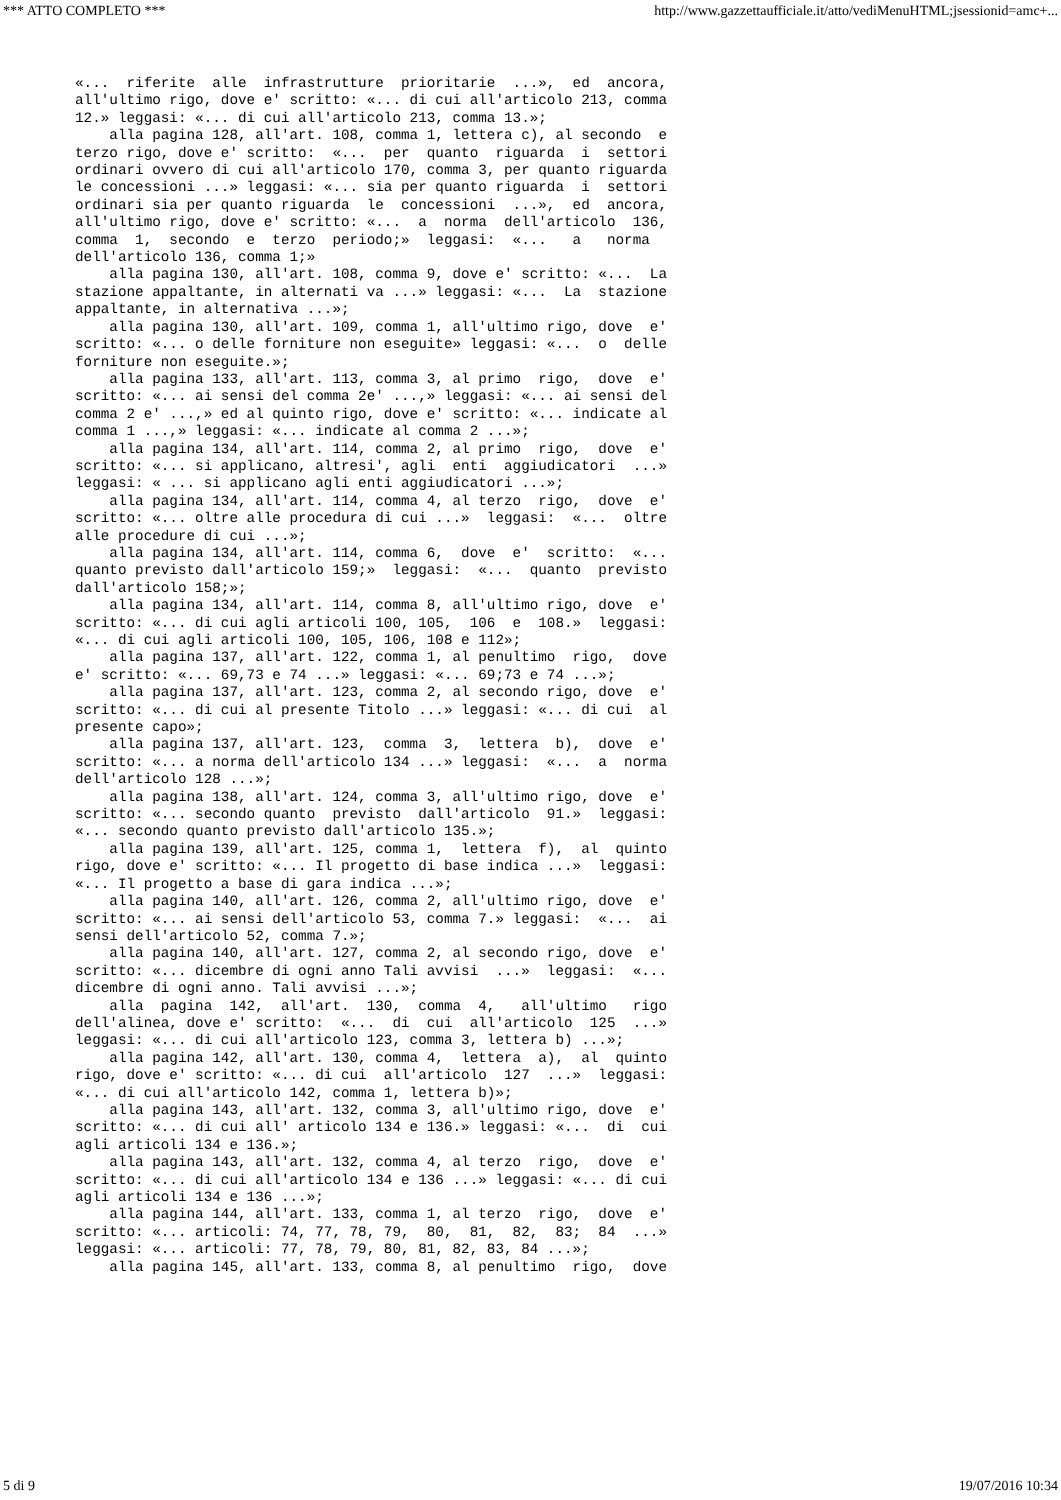*** ATTO COMPLETO *** http://www.gazzettaufficiale.it/atto/vediMenuHTML;jsessionid=amc+...
«...  riferite  alle  infrastrutture  prioritarie  ...»,  ed  ancora,
all'ultimo rigo, dove e' scritto: «... di cui all'articolo 213, comma
12.» leggasi: «... di cui all'articolo 213, comma 13.»;
    alla pagina 128, all'art. 108, comma 1, lettera c), al secondo  e
terzo rigo, dove e' scritto:  «...  per  quanto  riguarda  i  settori
ordinari ovvero di cui all'articolo 170, comma 3, per quanto riguarda
le concessioni ...» leggasi: «... sia per quanto riguarda  i  settori
ordinari sia per quanto riguarda  le  concessioni  ...»,  ed  ancora,
all'ultimo rigo, dove e' scritto: «...  a  norma  dell'articolo  136,
comma  1,  secondo  e  terzo  periodo;»  leggasi:  «...   a   norma
dell'articolo 136, comma 1;»
    alla pagina 130, all'art. 108, comma 9, dove e' scritto: «...  La
stazione appaltante, in alternati va ...» leggasi: «...  La  stazione
appaltante, in alternativa ...»;
    alla pagina 130, all'art. 109, comma 1, all'ultimo rigo, dove  e'
scritto: «... o delle forniture non eseguite» leggasi: «...  o  delle
forniture non eseguite.»;
    alla pagina 133, all'art. 113, comma 3, al primo  rigo,  dove  e'
scritto: «... ai sensi del comma 2e' ...,» leggasi: «... ai sensi del
comma 2 e' ...,» ed al quinto rigo, dove e' scritto: «... indicate al
comma 1 ...,» leggasi: «... indicate al comma 2 ...»;
    alla pagina 134, all'art. 114, comma 2, al primo  rigo,  dove  e'
scritto: «... si applicano, altresi', agli  enti  aggiudicatori  ...»
leggasi: « ... si applicano agli enti aggiudicatori ...»;
    alla pagina 134, all'art. 114, comma 4, al terzo  rigo,  dove  e'
scritto: «... oltre alle procedura di cui ...»  leggasi:  «...  oltre
alle procedure di cui ...»;
    alla pagina 134, all'art. 114, comma 6,  dove  e'  scritto:  «...
quanto previsto dall'articolo 159;»  leggasi:  «...  quanto  previsto
dall'articolo 158;»;
    alla pagina 134, all'art. 114, comma 8, all'ultimo rigo, dove  e'
scritto: «... di cui agli articoli 100, 105,  106  e  108.»  leggasi:
«... di cui agli articoli 100, 105, 106, 108 e 112»;
    alla pagina 137, all'art. 122, comma 1, al penultimo  rigo,  dove
e' scritto: «... 69,73 e 74 ...» leggasi: «... 69;73 e 74 ...»;
    alla pagina 137, all'art. 123, comma 2, al secondo rigo, dove  e'
scritto: «... di cui al presente Titolo ...» leggasi: «... di cui  al
presente capo»;
    alla pagina 137, all'art. 123,  comma  3,  lettera  b),  dove  e'
scritto: «... a norma dell'articolo 134 ...» leggasi:  «...  a  norma
dell'articolo 128 ...»;
    alla pagina 138, all'art. 124, comma 3, all'ultimo rigo, dove  e'
scritto: «... secondo quanto  previsto  dall'articolo  91.»  leggasi:
«... secondo quanto previsto dall'articolo 135.»;
    alla pagina 139, all'art. 125, comma 1,  lettera  f),  al  quinto
rigo, dove e' scritto: «... Il progetto di base indica ...»  leggasi:
«... Il progetto a base di gara indica ...»;
    alla pagina 140, all'art. 126, comma 2, all'ultimo rigo, dove  e'
scritto: «... ai sensi dell'articolo 53, comma 7.» leggasi:  «...  ai
sensi dell'articolo 52, comma 7.»;
    alla pagina 140, all'art. 127, comma 2, al secondo rigo, dove  e'
scritto: «... dicembre di ogni anno Tali avvisi  ...»  leggasi:  «...
dicembre di ogni anno. Tali avvisi ...»;
    alla  pagina  142,  all'art.  130,  comma  4,   all'ultimo   rigo
dell'alinea, dove e' scritto:  «...  di  cui  all'articolo  125  ...»
leggasi: «... di cui all'articolo 123, comma 3, lettera b) ...»;
    alla pagina 142, all'art. 130, comma 4,  lettera  a),  al  quinto
rigo, dove e' scritto: «... di cui  all'articolo  127  ...»  leggasi:
«... di cui all'articolo 142, comma 1, lettera b)»;
    alla pagina 143, all'art. 132, comma 3, all'ultimo rigo, dove  e'
scritto: «... di cui all' articolo 134 e 136.» leggasi: «...  di  cui
agli articoli 134 e 136.»;
    alla pagina 143, all'art. 132, comma 4, al terzo  rigo,  dove  e'
scritto: «... di cui all'articolo 134 e 136 ...» leggasi: «... di cui
agli articoli 134 e 136 ...»;
    alla pagina 144, all'art. 133, comma 1, al terzo  rigo,  dove  e'
scritto: «... articoli: 74, 77, 78, 79,  80,  81,  82,  83;  84  ...»
leggasi: «... articoli: 77, 78, 79, 80, 81, 82, 83, 84 ...»;
    alla pagina 145, all'art. 133, comma 8, al penultimo  rigo,  dove
5 di 9 19/07/2016 10:34